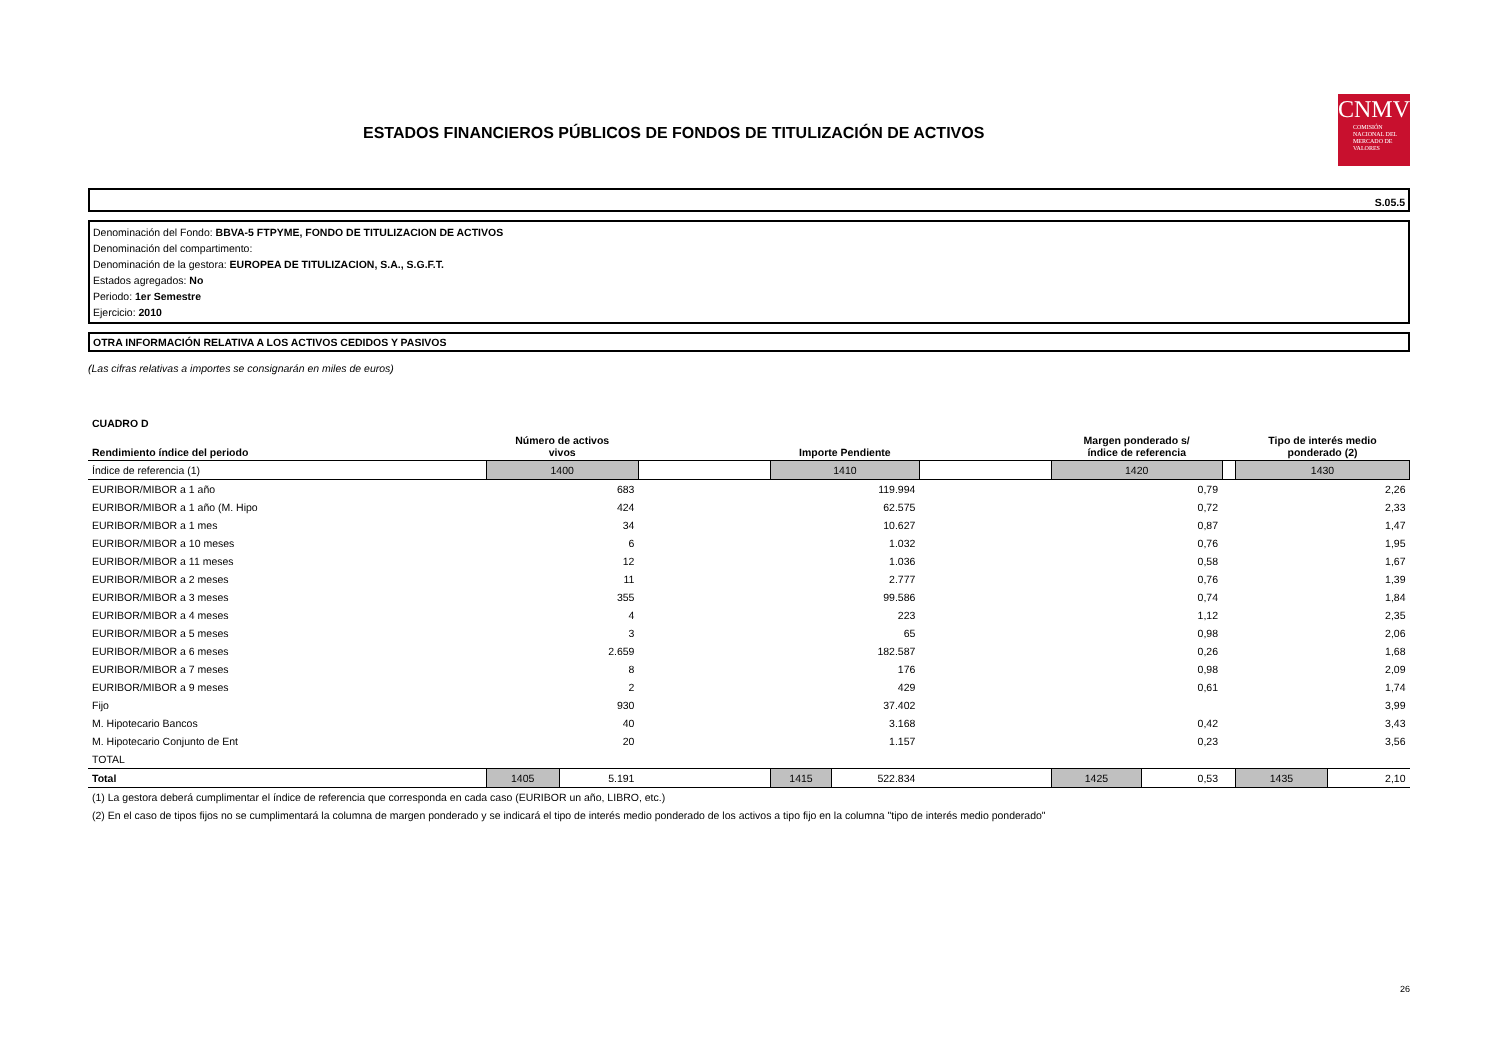ESTADOS FINANCIEROS PÚBLICOS DE FONDOS DE TITULIZACIÓN DE ACTIVOS
CNMV
COMISIÓN NACIONAL DEL MERCADO DE VALORES
S.05.5
Denominación del Fondo: BBVA-5 FTPYME, FONDO DE TITULIZACION DE ACTIVOS
Denominación del compartimento:
Denominación de la gestora: EUROPEA DE TITULIZACION, S.A., S.G.F.T.
Estados agregados: No
Periodo: 1er Semestre
Ejercicio: 2010
OTRA INFORMACIÓN RELATIVA A LOS ACTIVOS CEDIDOS Y PASIVOS
(Las cifras relativas a importes se consignarán en miles de euros)
| CUADRO D | | | | | | | | | | | |
| Rendimiento índice del periodo | Número de activos vivos | | | Importe Pendiente | | | Margen ponderado s/ índice de referencia | | | Tipo de interés medio ponderado (2) | |
| Índice de referencia (1) | 1400 | | | 1410 | | | 1420 | | | 1430 | |
| EURIBOR/MIBOR a 1 año | 683 | | | 119.994 | | | 0,79 | | | 2,26 | |
| EURIBOR/MIBOR a 1 año (M. Hipo | 424 | | | 62.575 | | | 0,72 | | | 2,33 | |
| EURIBOR/MIBOR a 1 mes | 34 | | | 10.627 | | | 0,87 | | | 1,47 | |
| EURIBOR/MIBOR a 10 meses | 6 | | | 1.032 | | | 0,76 | | | 1,95 | |
| EURIBOR/MIBOR a 11 meses | 12 | | | 1.036 | | | 0,58 | | | 1,67 | |
| EURIBOR/MIBOR a 2 meses | 11 | | | 2.777 | | | 0,76 | | | 1,39 | |
| EURIBOR/MIBOR a 3 meses | 355 | | | 99.586 | | | 0,74 | | | 1,84 | |
| EURIBOR/MIBOR a 4 meses | 4 | | | 223 | | | 1,12 | | | 2,35 | |
| EURIBOR/MIBOR a 5 meses | 3 | | | 65 | | | 0,98 | | | 2,06 | |
| EURIBOR/MIBOR a 6 meses | 2.659 | | | 182.587 | | | 0,26 | | | 1,68 | |
| EURIBOR/MIBOR a 7 meses | 8 | | | 176 | | | 0,98 | | | 2,09 | |
| EURIBOR/MIBOR a 9 meses | 2 | | | 429 | | | 0,61 | | | 1,74 | |
| Fijo | 930 | | | 37.402 | | | | | | 3,99 | |
| M. Hipotecario Bancos | 40 | | | 3.168 | | | 0,42 | | | 3,43 | |
| M. Hipotecario Conjunto de Ent | 20 | | | 1.157 | | | 0,23 | | | 3,56 | |
| TOTAL | | | | | | | | | | | |
| Total | 1405 | 5.191 | | 1415 | 522.834 | | 1425 | 0,53 | | 1435 | 2,10 |
| (1) La gestora deberá cumplimentar el índice de referencia que corresponda en cada caso (EURIBOR un año, LIBRO, etc.) | | | | | | | | | | | |
| (2) En el caso de tipos fijos no se cumplimentará la columna de margen ponderado y se indicará el tipo de interés medio ponderado de los activos a tipo fijo en la columna "tipo de interés medio ponderado" | | | | | | | | | | | |
26